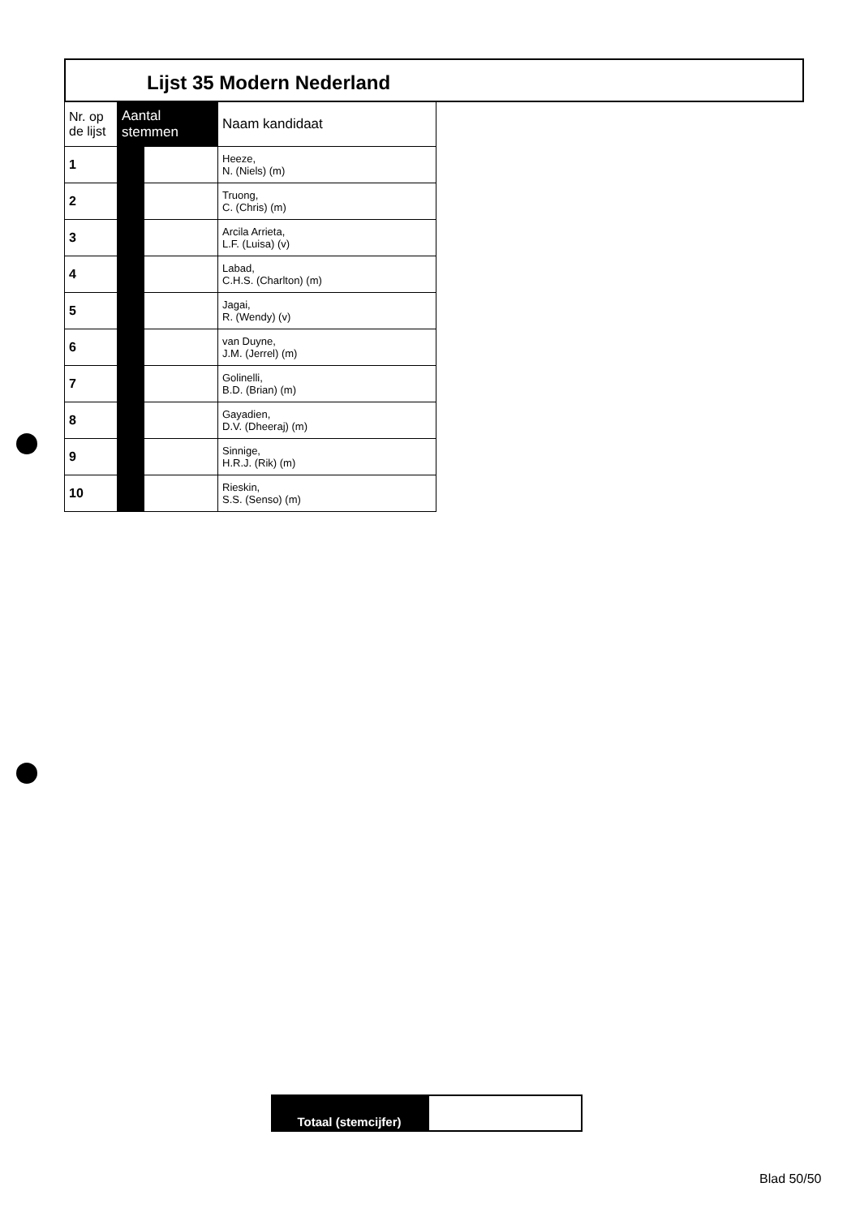Lijst 35 Modern Nederland
| Nr. op de lijst | Aantal stemmen | | Naam kandidaat |
| --- | --- | --- | --- |
| 1 | | | Heeze, N. (Niels) (m) |
| 2 | | | Truong, C. (Chris) (m) |
| 3 | | | Arcila Arrieta, L.F. (Luisa) (v) |
| 4 | | | Labad, C.H.S. (Charlton) (m) |
| 5 | | | Jagai, R. (Wendy) (v) |
| 6 | | | van Duyne, J.M. (Jerrel) (m) |
| 7 | | | Golinelli, B.D. (Brian) (m) |
| 8 | | | Gayadien, D.V. (Dheeraj) (m) |
| 9 | | | Sinnige, H.R.J. (Rik) (m) |
| 10 | | | Rieskin, S.S. (Senso) (m) |
Totaal (stemcijfer)
Blad 50/50